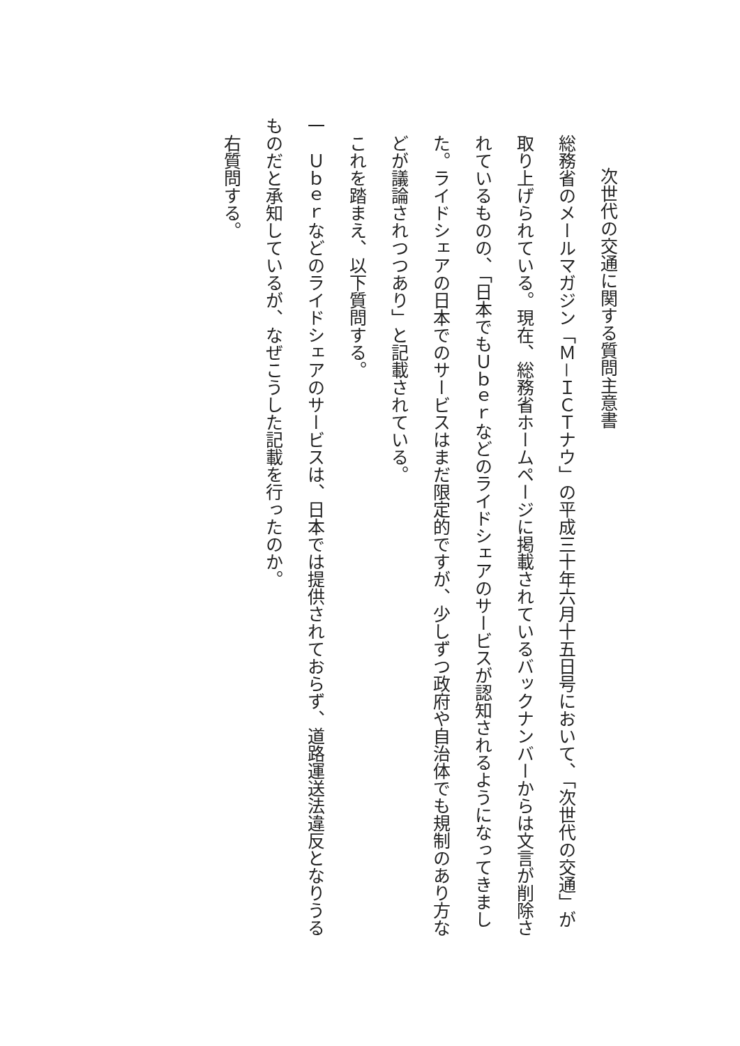次世代の交通に関する質問主意書
総務省のメールマガジン「Ｍ－ＩＣＴナウ」の平成三十年六月十五日号において、「次世代の交通」が取り上げられている。現在、総務省ホームページに掲載されているバックナンバーからは文言が削除されているものの、「日本でもＵｂｅｒなどのライドシェアのサービスが認知されるようになってきました。ライドシェアの日本でのサービスはまだ限定的ですが、少しずつ政府や自治体でも規制のあり方などが議論されつつあり」と記載されている。
これを踏まえ、以下質問する。
一　Ｕｂｅｒなどのライドシェアのサービスは、日本では提供されておらず、道路運送法違反となりうるものだと承知しているが、なぜこうした記載を行ったのか。
右質問する。